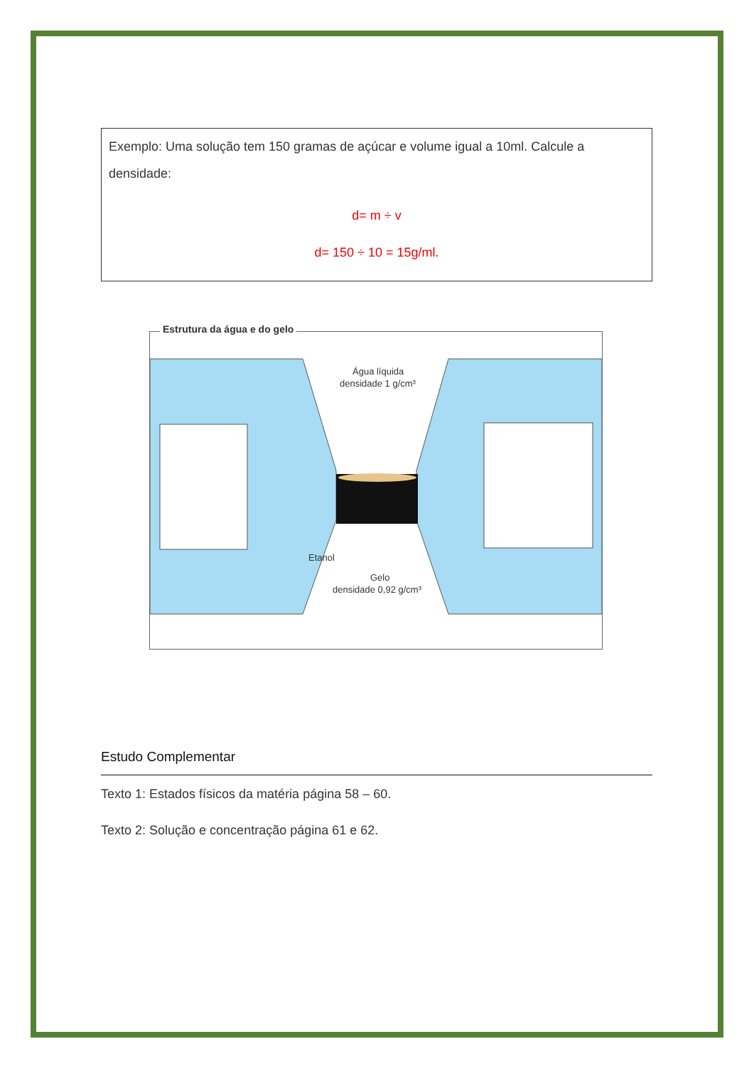Exemplo: Uma solução tem 150 gramas de açúcar e volume igual a 10ml. Calcule a densidade:
d= m ÷ v
d= 150 ÷ 10 = 15g/ml.
Estrutura da água e do gelo
Água líquida
densidade 1 g/cm³
Etanol
Gelo
densidade 0,92 g/cm³
Estudo Complementar
Texto 1: Estados físicos da matéria página 58 – 60.
Texto 2: Solução e concentração página 61 e 62.